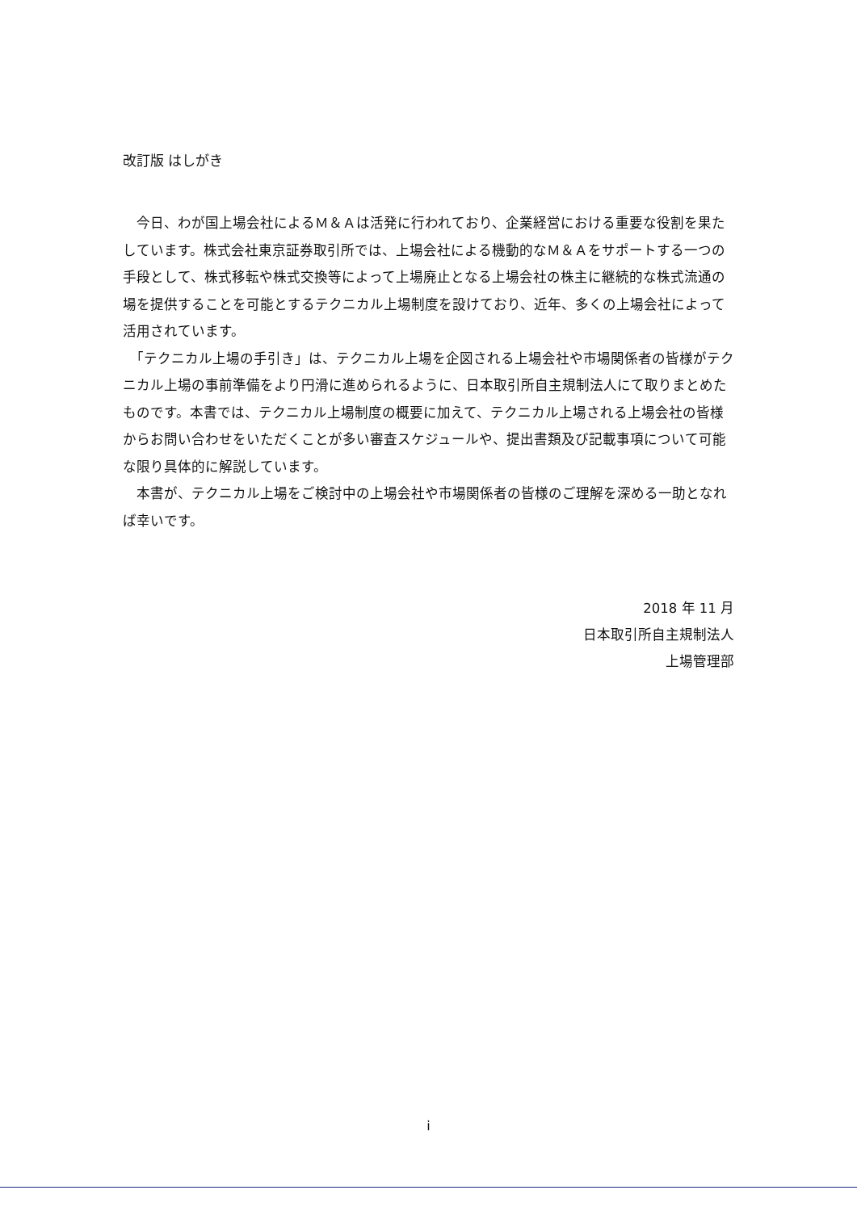改訂版 はしがき
　今日、わが国上場会社によるＭ＆Ａは活発に行われており、企業経営における重要な役割を果たしています。株式会社東京証券取引所では、上場会社による機動的なＭ＆Ａをサポートする一つの手段として、株式移転や株式交換等によって上場廃止となる上場会社の株主に継続的な株式流通の場を提供することを可能とするテクニカル上場制度を設けており、近年、多くの上場会社によって活用されています。
　「テクニカル上場の手引き」は、テクニカル上場を企図される上場会社や市場関係者の皆様がテクニカル上場の事前準備をより円滑に進められるように、日本取引所自主規制法人にて取りまとめたものです。本書では、テクニカル上場制度の概要に加えて、テクニカル上場される上場会社の皆様からお問い合わせをいただくことが多い審査スケジュールや、提出書類及び記載事項について可能な限り具体的に解説しています。
　本書が、テクニカル上場をご検討中の上場会社や市場関係者の皆様のご理解を深める一助となれば幸いです。
2018 年 11 月
日本取引所自主規制法人
上場管理部
i